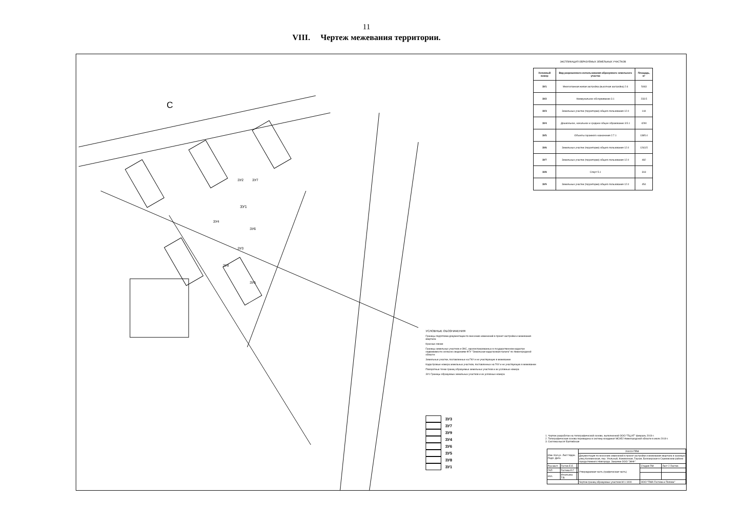11
VIII. Чертеж межевания территории.
ЗУ1
ЗУ4
ЗУ6
ЗУ3
ЗУ8
ЗУ5
ЗУ7
ЗУ2
С
ЭКСПЛИКАЦИЯ ОБРАЗУЕМЫХ ЗЕМЕЛЬНЫХ УЧАСТКОВ
| Условный номер | Вид разрешенного использования образуемого земельного участка | Площадь, м² |
| --- | --- | --- |
| ЗУ1 | Многоэтажная жилая застройка (высотная застройка) 2.6 | 5463 |
| ЗУ2 | Коммунальное обслуживание 3.1 | 233.5 |
| ЗУ3 | Земельные участки (территории) общего пользования 12.0 | 144 |
| ЗУ4 | Дошкольное, начальное и среднее общее образование 3.5.1 | 4290 |
| ЗУ5 | Объекты гаражного назначения 2.7.1 | 1385.4 |
| ЗУ6 | Земельные участки (территории) общего пользования 12.0 | 1263.5 |
| ЗУ7 | Земельные участки (территории) общего пользования 12.0 | 482 |
| ЗУ8 | Спорт 5.1 | 318 |
| ЗУ9 | Земельные участки (территории) общего пользования 12.0 | 454 |
УСЛОВНЫЕ ОБОЗНАЧЕНИЯ
Границы подготовки документации по внесению изменений в проект застройки и межевания квартала
Красные линии
Границы земельных участков и ОКС, зарегистрированных в государственном кадастре недвижимости согласно сведениям ФГУ "Земельная кадастровая палата" по Нижегородской области
Земельные участки, поставленные на ГКУ и не участвующие в межевании
Кадастровые номера земельных участков, поставленных на ГКУ и не участвующих в межевании
Поворотные точки границ образуемых земельных участков и их условные номера
ЗУ1 Границы образуемых земельных участков и их условные номера
ЗУ3
ЗУ7
ЗУ9
ЗУ4
ЗУ6
ЗУ5
ЗУ8
ЗУ1
1. Чертеж разработан на топографической основе, выполненной ООО "ПЦ ИГ" февраль 2019 г.
2. Топографическая основа переведена в систему координат МСК52 Нижегородской области в июле 2019 г.
3. Система высот Балтийская
| Изм. Кол.уч. Лист №док. Подп. Дата | | | 204/19 ППМ | | |
| | | | Документация по внесению изменений в проект застройки и межевания квартала в границах улиц Коломенская, пер. Угольный, Кожевенная, Глухая, Белозерская в Сормовском районе города Нижнего Новгорода. Заказчик ООО "ЭФФ" | | |
| Рук.маст. | Гостев Е.Е. | | Утверждаемая часть (графическая часть) | Стадия ПМ | Лист 2 Листов |
| ГАП | Гостева Е.Г. | | | | |
| Исп. | Игнатьева Т.В. | | | | |
| | | | Чертеж границ образуемых участков М 1:1000 | ООО "ПМА Гостева и Попова" | |